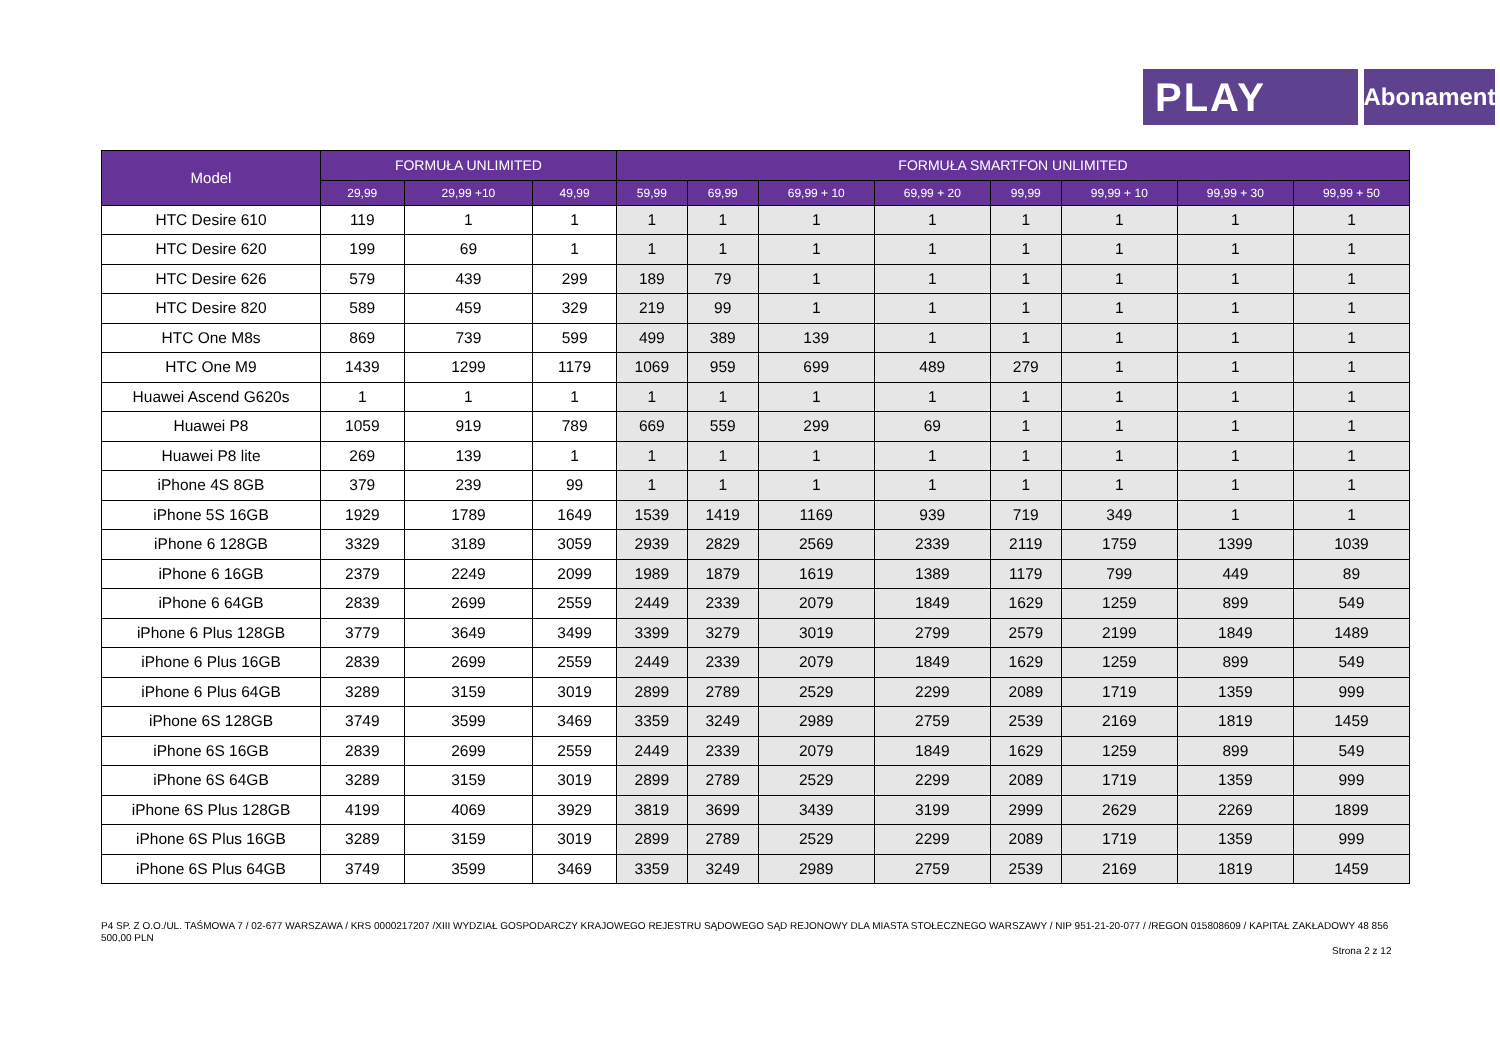PLAY
Abonament
| Model | FORMUŁA UNLIMITED | | | FORMUŁA SMARTFON UNLIMITED | | | | | | | |
| --- | --- | --- | --- | --- | --- | --- | --- | --- | --- | --- | --- |
| | 29,99 | 29,99 +10 | 49,99 | 59,99 | 69,99 | 69,99 + 10 | 69,99 + 20 | 99,99 | 99,99 + 10 | 99,99 + 30 | 99,99 + 50 |
| HTC Desire 610 | 119 | 1 | 1 | 1 | 1 | 1 | 1 | 1 | 1 | 1 | 1 |
| HTC Desire 620 | 199 | 69 | 1 | 1 | 1 | 1 | 1 | 1 | 1 | 1 | 1 |
| HTC Desire 626 | 579 | 439 | 299 | 189 | 79 | 1 | 1 | 1 | 1 | 1 | 1 |
| HTC Desire 820 | 589 | 459 | 329 | 219 | 99 | 1 | 1 | 1 | 1 | 1 | 1 |
| HTC One M8s | 869 | 739 | 599 | 499 | 389 | 139 | 1 | 1 | 1 | 1 | 1 |
| HTC One M9 | 1439 | 1299 | 1179 | 1069 | 959 | 699 | 489 | 279 | 1 | 1 | 1 |
| Huawei Ascend G620s | 1 | 1 | 1 | 1 | 1 | 1 | 1 | 1 | 1 | 1 | 1 |
| Huawei P8 | 1059 | 919 | 789 | 669 | 559 | 299 | 69 | 1 | 1 | 1 | 1 |
| Huawei P8 lite | 269 | 139 | 1 | 1 | 1 | 1 | 1 | 1 | 1 | 1 | 1 |
| iPhone 4S 8GB | 379 | 239 | 99 | 1 | 1 | 1 | 1 | 1 | 1 | 1 | 1 |
| iPhone 5S 16GB | 1929 | 1789 | 1649 | 1539 | 1419 | 1169 | 939 | 719 | 349 | 1 | 1 |
| iPhone 6 128GB | 3329 | 3189 | 3059 | 2939 | 2829 | 2569 | 2339 | 2119 | 1759 | 1399 | 1039 |
| iPhone 6 16GB | 2379 | 2249 | 2099 | 1989 | 1879 | 1619 | 1389 | 1179 | 799 | 449 | 89 |
| iPhone 6 64GB | 2839 | 2699 | 2559 | 2449 | 2339 | 2079 | 1849 | 1629 | 1259 | 899 | 549 |
| iPhone 6 Plus 128GB | 3779 | 3649 | 3499 | 3399 | 3279 | 3019 | 2799 | 2579 | 2199 | 1849 | 1489 |
| iPhone 6 Plus 16GB | 2839 | 2699 | 2559 | 2449 | 2339 | 2079 | 1849 | 1629 | 1259 | 899 | 549 |
| iPhone 6 Plus 64GB | 3289 | 3159 | 3019 | 2899 | 2789 | 2529 | 2299 | 2089 | 1719 | 1359 | 999 |
| iPhone 6S 128GB | 3749 | 3599 | 3469 | 3359 | 3249 | 2989 | 2759 | 2539 | 2169 | 1819 | 1459 |
| iPhone 6S 16GB | 2839 | 2699 | 2559 | 2449 | 2339 | 2079 | 1849 | 1629 | 1259 | 899 | 549 |
| iPhone 6S 64GB | 3289 | 3159 | 3019 | 2899 | 2789 | 2529 | 2299 | 2089 | 1719 | 1359 | 999 |
| iPhone 6S Plus 128GB | 4199 | 4069 | 3929 | 3819 | 3699 | 3439 | 3199 | 2999 | 2629 | 2269 | 1899 |
| iPhone 6S Plus 16GB | 3289 | 3159 | 3019 | 2899 | 2789 | 2529 | 2299 | 2089 | 1719 | 1359 | 999 |
| iPhone 6S Plus 64GB | 3749 | 3599 | 3469 | 3359 | 3249 | 2989 | 2759 | 2539 | 2169 | 1819 | 1459 |
P4 SP. Z O.O./UL. TAŚMOWA 7 / 02-677 WARSZAWA / KRS 0000217207 /XIII WYDZIAŁ GOSPODARCZY KRAJOWEGO REJESTRU SĄDOWEGO SĄD REJONOWY DLA MIASTA STOŁECZNEGO WARSZAWY / NIP 951-21-20-077 / /REGON 015808609 / KAPITAŁ ZAKŁADOWY 48 856 500,00 PLN
Strona 2 z 12